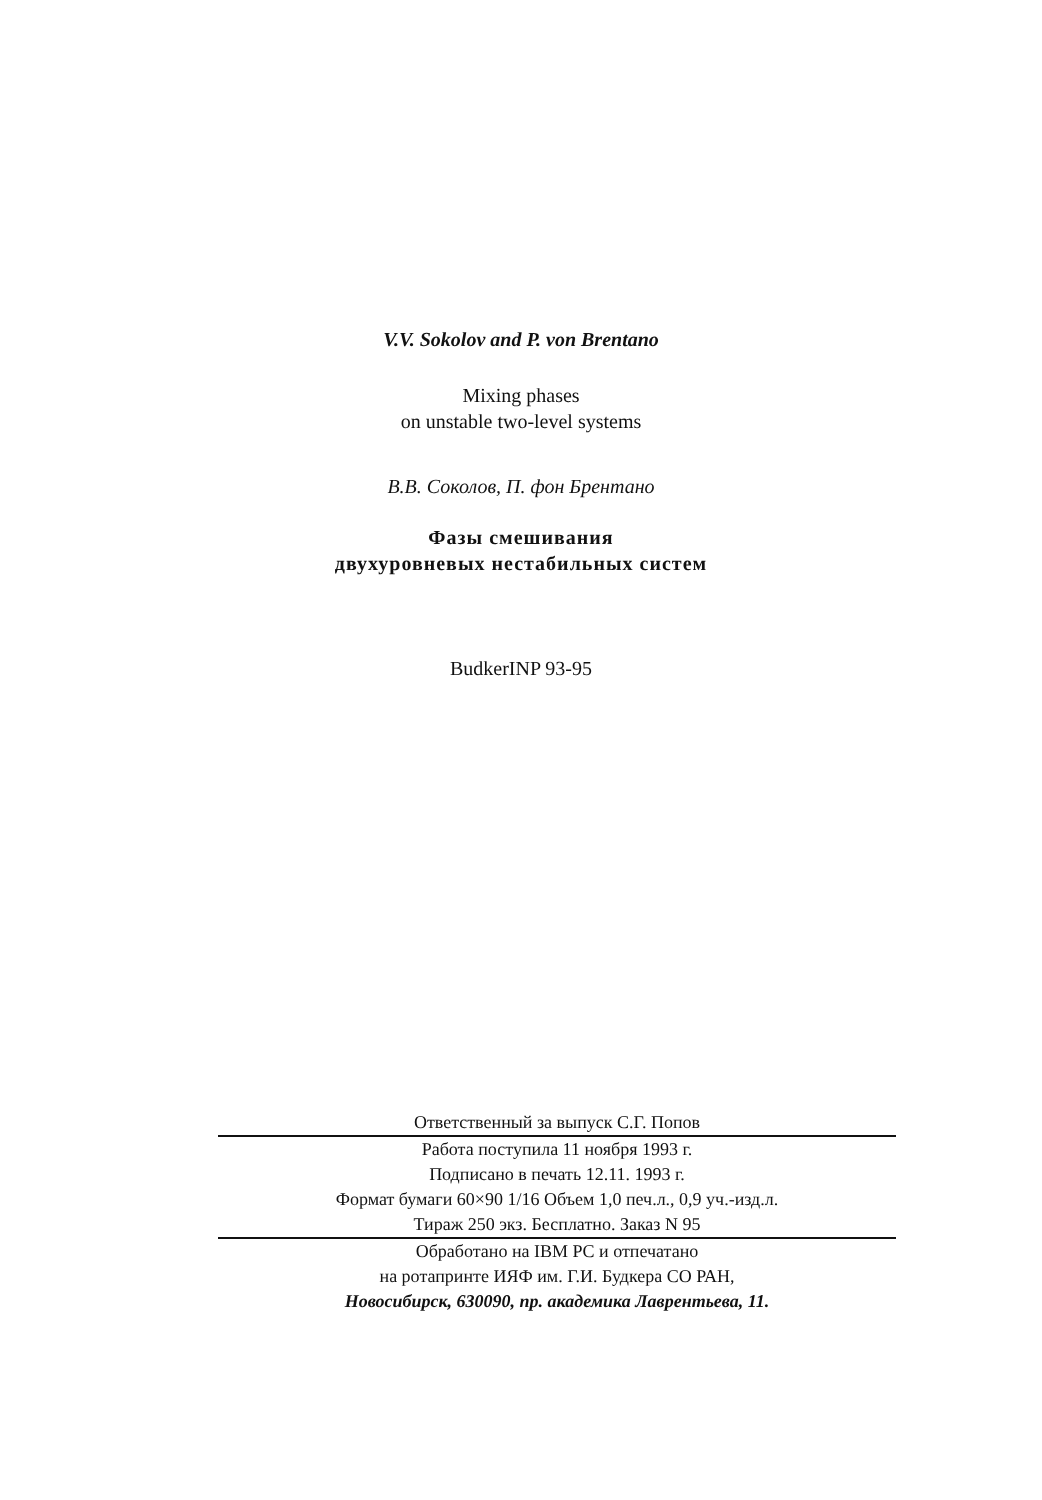V.V. Sokolov and P. von Brentano
Mixing phases
on unstable two-level systems
В.В. Соколов, П. фон Брентано
Фазы смешивания
двухуровневых нестабильных систем
BudkerINP 93-95
Ответственный за выпуск С.Г. Попов
Работа поступила 11 ноября 1993 г.
Подписано в печать 12.11. 1993 г.
Формат бумаги 60×90 1/16 Объем 1,0 печ.л., 0,9 уч.-изд.л.
Тираж 250 экз. Бесплатно. Заказ N 95
Обработано на IBM PC и отпечатано
на ротапринте ИЯФ им. Г.И. Будкера СО РАН,
Новосибирск, 630090, пр. академика Лаврентьева, 11.